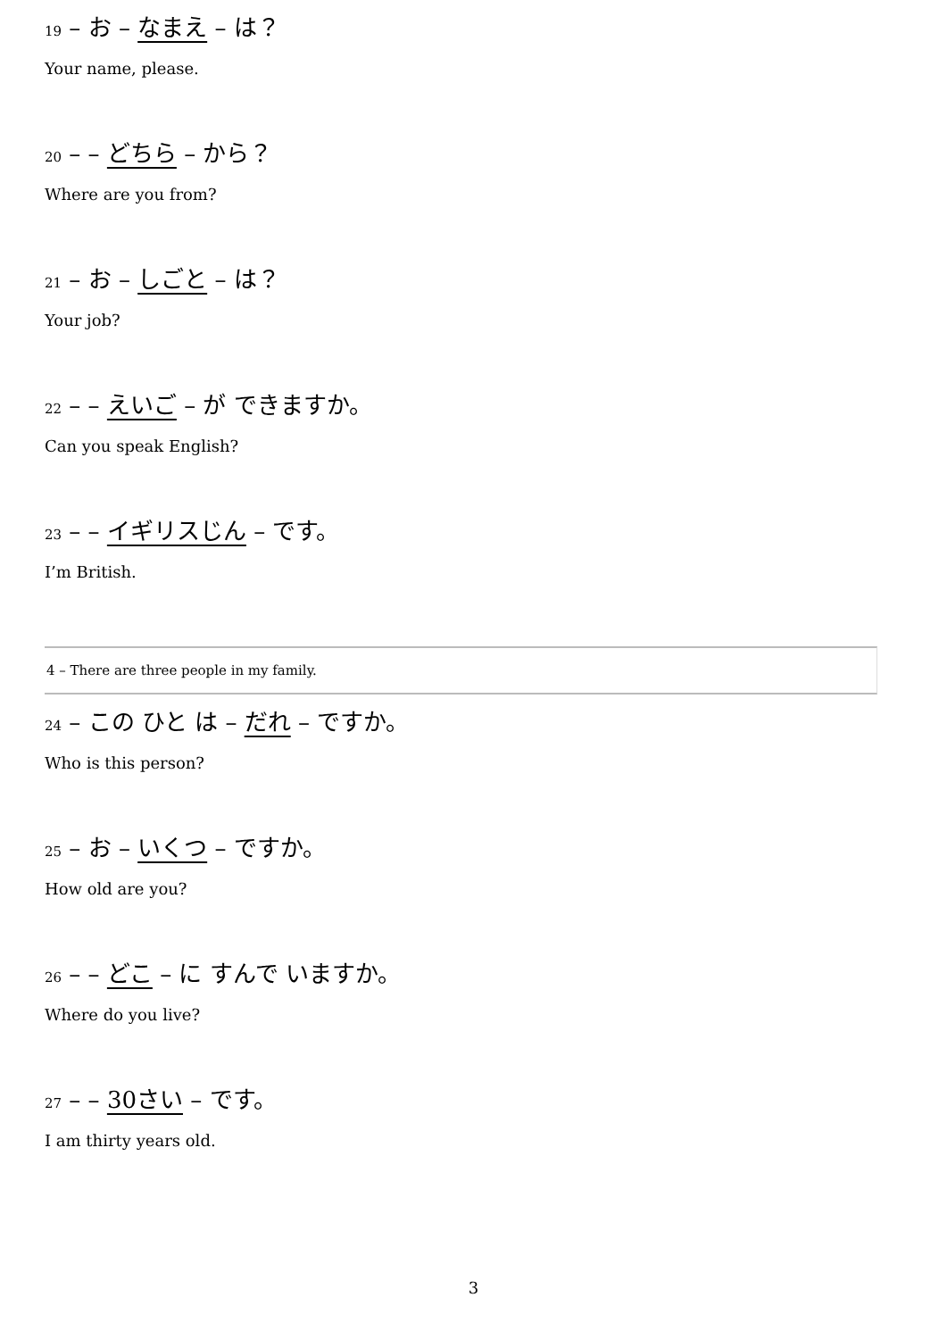19 – お – なまえ – は？
Your name, please.
20 – – どちら – から？
Where are you from?
21 – お – しごと – は？
Your job?
22 – – えいご – が できますか。
Can you speak English?
23 – – イギリスじん – です。
I’m British.
4 – There are three people in my family.
24 – この ひと は – だれ – ですか。
Who is this person?
25 – お – いくつ – ですか。
How old are you?
26 – – どこ – に すんで いますか。
Where do you live?
27 – – 30さい – です。
I am thirty years old.
3